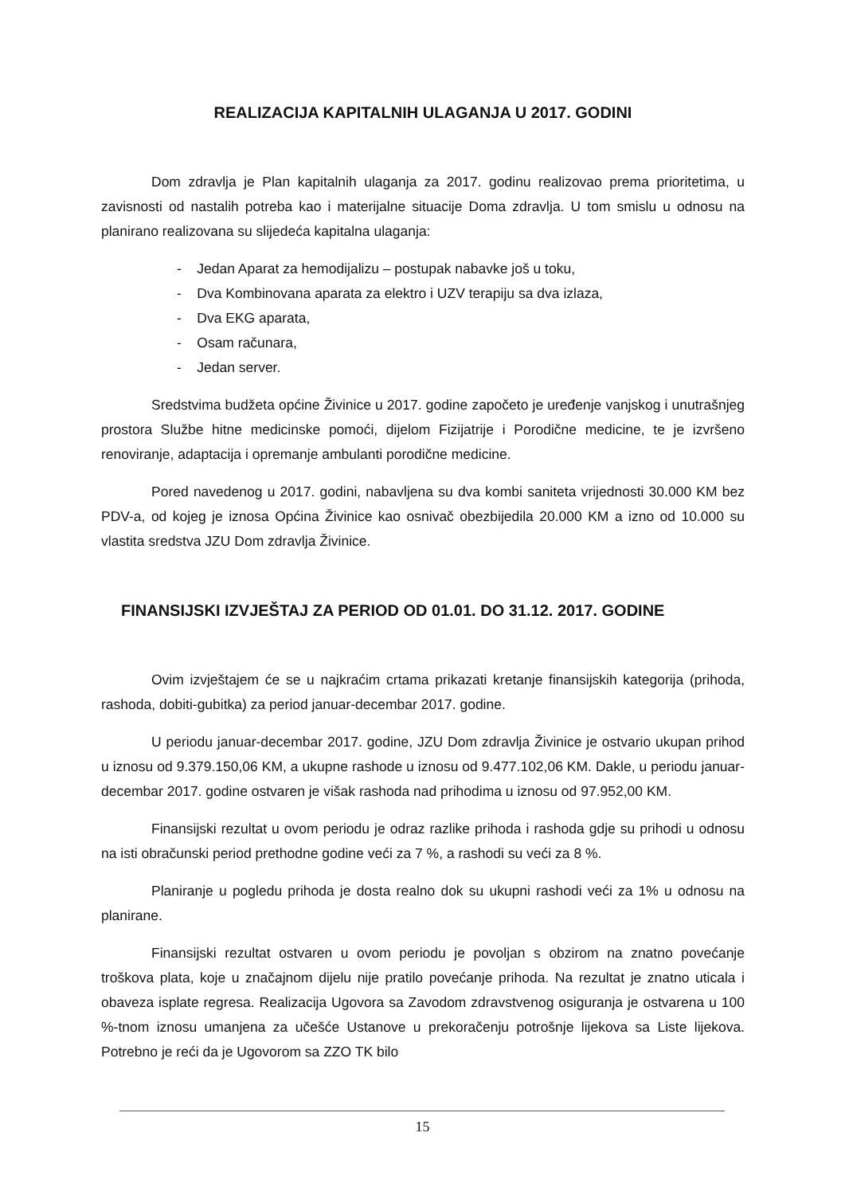REALIZACIJA KAPITALNIH ULAGANJA U 2017. GODINI
Dom zdravlja je Plan kapitalnih ulaganja za 2017. godinu realizovao prema prioritetima, u zavisnosti od nastalih potreba kao i materijalne situacije Doma zdravlja. U tom smislu u odnosu na planirano realizovana su slijedeća kapitalna ulaganja:
- Jedan Aparat za hemodijalizu – postupak nabavke još u toku,
- Dva Kombinovana aparata za elektro i UZV terapiju sa dva izlaza,
- Dva EKG aparata,
- Osam računara,
- Jedan server.
Sredstvima budžeta općine Živinice u 2017. godine započeto je uređenje vanjskog i unutrašnjeg prostora Službe hitne medicinske pomoći, dijelom Fizijatrije i Porodične medicine, te je izvršeno renoviranje, adaptacija i opremanje ambulanti porodične medicine.
Pored navedenog u 2017. godini, nabavljena su dva kombi saniteta vrijednosti 30.000 KM bez PDV-a, od kojeg je iznosa Općina Živinice kao osnivač obezbijedila 20.000 KM a izno od 10.000 su vlastita sredstva JZU Dom zdravlja Živinice.
FINANSIJSKI IZVJEŠTAJ ZA PERIOD OD 01.01. DO 31.12. 2017. GODINE
Ovim izvještajem će se u najkraćim crtama prikazati kretanje finansijskih kategorija (prihoda, rashoda, dobiti-gubitka) za period januar-decembar 2017. godine.
U periodu januar-decembar 2017. godine, JZU Dom zdravlja Živinice je ostvario ukupan prihod u iznosu od 9.379.150,06 KM, a ukupne rashode u iznosu od 9.477.102,06 KM. Dakle, u periodu januar-decembar 2017. godine ostvaren je višak rashoda nad prihodima u iznosu od 97.952,00 KM.
Finansijski rezultat u ovom periodu je odraz razlike prihoda i rashoda gdje su prihodi u odnosu na isti obračunski period prethodne godine veći za 7 %, a rashodi su veći za 8 %.
Planiranje u pogledu prihoda je dosta realno dok su ukupni rashodi veći za 1% u odnosu na planirane.
Finansijski rezultat ostvaren u ovom periodu je povoljan s obzirom na znatno povećanje troškova plata, koje u značajnom dijelu nije pratilo povećanje prihoda. Na rezultat je znatno uticala i obaveza isplate regresa. Realizacija Ugovora sa Zavodom zdravstvenog osiguranja je ostvarena u 100 %-tnom iznosu umanjena za učešće Ustanove u prekoračenju potrošnje lijekova sa Liste lijekova. Potrebno je reći da je Ugovorom sa ZZO TK bilo
15